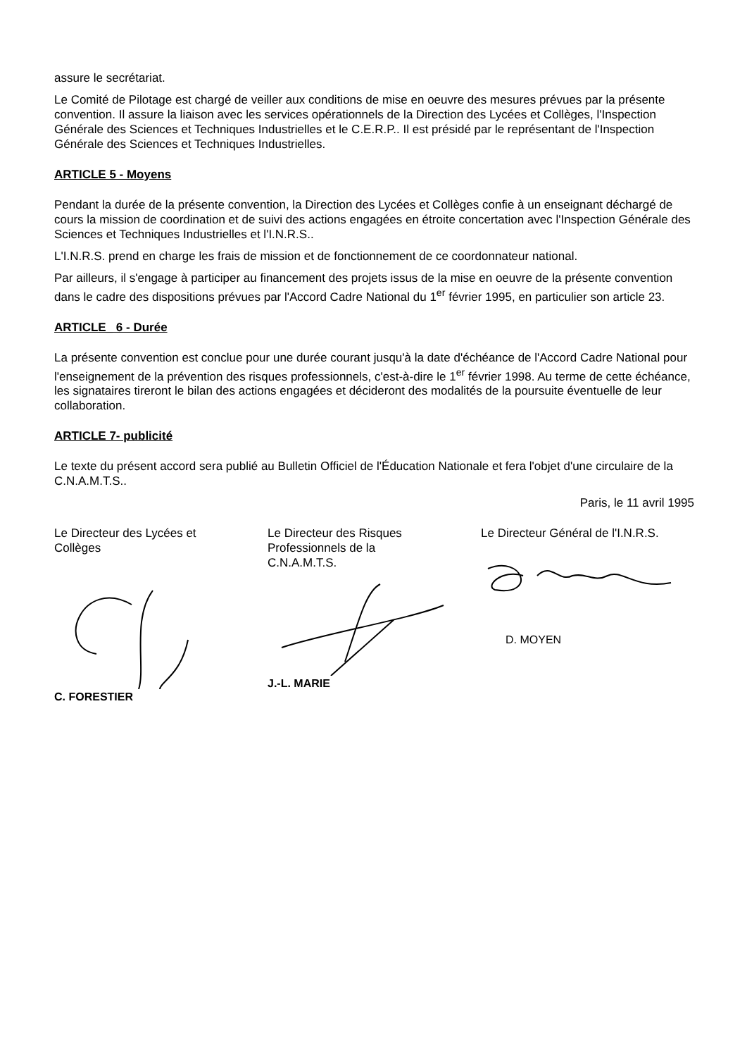assure le secrétariat.
Le Comité de Pilotage est chargé de veiller aux conditions de mise en oeuvre des mesures prévues par la présente convention. Il assure la liaison avec les services opérationnels de la Direction des Lycées et Collèges, l'Inspection Générale des Sciences et Techniques Industrielles et le C.E.R.P.. Il est présidé par le représentant de l'Inspection Générale des Sciences et Techniques Industrielles.
ARTICLE 5 - Moyens
Pendant la durée de la présente convention, la Direction des Lycées et Collèges confie à un enseignant déchargé de cours la mission de coordination et de suivi des actions engagées en étroite concertation avec l'Inspection Générale des Sciences et Techniques Industrielles et l'I.N.R.S..
L'I.N.R.S. prend en charge les frais de mission et de fonctionnement de ce coordonnateur national.
Par ailleurs, il s'engage à participer au financement des projets issus de la mise en oeuvre de la présente convention dans le cadre des dispositions prévues par l'Accord Cadre National du 1<sup>er</sup> février 1995, en particulier son article 23.
ARTICLE_ 6 - Durée
La présente convention est conclue pour une durée courant jusqu'à la date d'échéance de l'Accord Cadre National pour l'enseignement de la prévention des risques professionnels, c'est-à-dire le 1<sup>er</sup> février 1998. Au terme de cette échéance, les signataires tireront le bilan des actions engagées et décideront des modalités de la poursuite éventuelle de leur collaboration.
ARTICLE 7- publicité
Le texte du présent accord sera publié au Bulletin Officiel de l'Éducation Nationale et fera l'objet d'une circulaire de la C.N.A.M.T.S..
Paris, le 11 avril 1995
Le Directeur des Lycées et
Collèges
C. FORESTIER
Le Directeur des Risques
Professionnels de la
C.N.A.M.T.S.
J.-L. MARIE
Le Directeur Général de l'I.N.R.S.
D. MOYEN